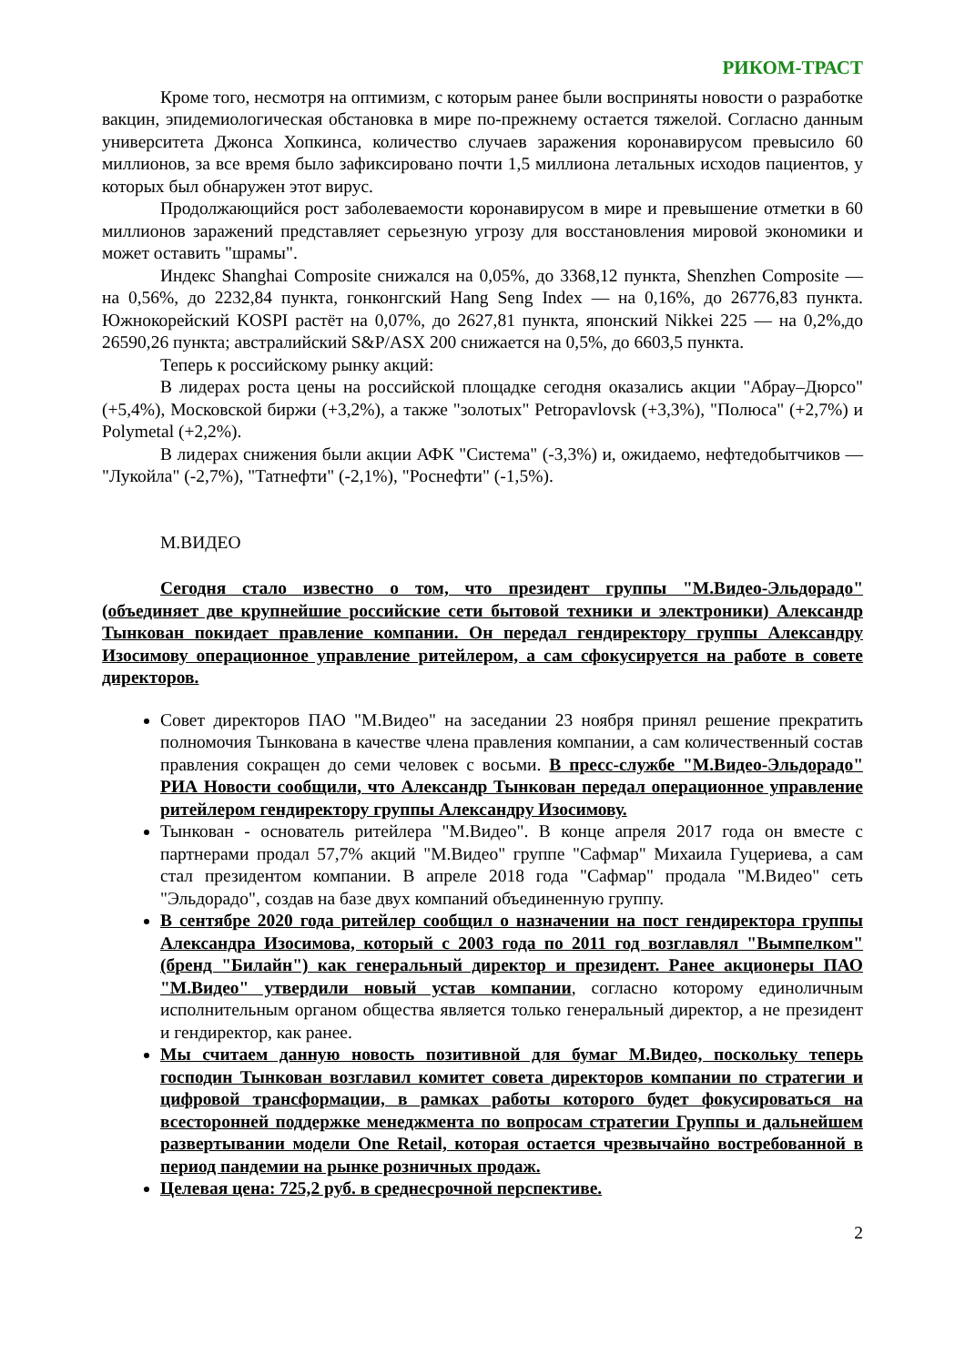РИКОМ-ТРАСТ
Кроме того, несмотря на оптимизм, с которым ранее были восприняты новости о разработке вакцин, эпидемиологическая обстановка в мире по-прежнему остается тяжелой. Согласно данным университета Джонса Хопкинса, количество случаев заражения коронавирусом превысило 60 миллионов, за все время было зафиксировано почти 1,5 миллиона летальных исходов пациентов, у которых был обнаружен этот вирус.
Продолжающийся рост заболеваемости коронавирусом в мире и превышение отметки в 60 миллионов заражений представляет серьезную угрозу для восстановления мировой экономики и может оставить "шрамы".
Индекс Shanghai Composite снижался на 0,05%, до 3368,12 пункта, Shenzhen Composite — на 0,56%, до 2232,84 пункта, гонконгский Hang Seng Index — на 0,16%, до 26776,83 пункта. Южнокорейский KOSPI растёт на 0,07%, до 2627,81 пункта, японский Nikkei 225 — на 0,2%,до 26590,26 пункта; австралийский S&P/ASX 200 снижается на 0,5%, до 6603,5 пункта.
Теперь к российскому рынку акций:
В лидерах роста цены на российской площадке сегодня оказались акции "Абрау–Дюрсо" (+5,4%), Московской биржи (+3,2%), а также "золотых" Petropavlovsk (+3,3%), "Полюса" (+2,7%) и Polymetal (+2,2%).
В лидерах снижения были акции АФК "Система" (-3,3%) и, ожидаемо, нефтедобытчиков — "Лукойла" (-2,7%), "Татнефти" (-2,1%), "Роснефти" (-1,5%).
М.ВИДЕО
Сегодня стало известно о том, что президент группы "М.Видео-Эльдорадо" (объединяет две крупнейшие российские сети бытовой техники и электроники) Александр Тынкован покидает правление компании. Он передал гендиректору группы Александру Изосимову операционное управление ритейлером, а сам сфокусируется на работе в совете директоров.
Совет директоров ПАО "М.Видео" на заседании 23 ноября принял решение прекратить полномочия Тынкована в качестве члена правления компании, а сам количественный состав правления сокращен до семи человек с восьми. В пресс-службе "М.Видео-Эльдорадо" РИА Новости сообщили, что Александр Тынкован передал операционное управление ритейлером гендиректору группы Александру Изосимову.
Тынкован - основатель ритейлера "М.Видео". В конце апреля 2017 года он вместе с партнерами продал 57,7% акций "М.Видео" группе "Сафмар" Михаила Гуцериева, а сам стал президентом компании. В апреле 2018 года "Сафмар" продала "М.Видео" сеть "Эльдорадо", создав на базе двух компаний объединенную группу.
В сентябре 2020 года ритейлер сообщил о назначении на пост гендиректора группы Александра Изосимова, который с 2003 года по 2011 год возглавлял "Вымпелком" (бренд "Билайн") как генеральный директор и президент. Ранее акционеры ПАО "М.Видео" утвердили новый устав компании, согласно которому единоличным исполнительным органом общества является только генеральный директор, а не президент и гендиректор, как ранее.
Мы считаем данную новость позитивной для бумаг М.Видео, поскольку теперь господин Тынкован возглавил комитет совета директоров компании по стратегии и цифровой трансформации, в рамках работы которого будет фокусироваться на всесторонней поддержке менеджмента по вопросам стратегии Группы и дальнейшем развертывании модели One Retail, которая остается чрезвычайно востребованной в период пандемии на рынке розничных продаж.
Целевая цена: 725,2 руб. в среднесрочной перспективе.
2